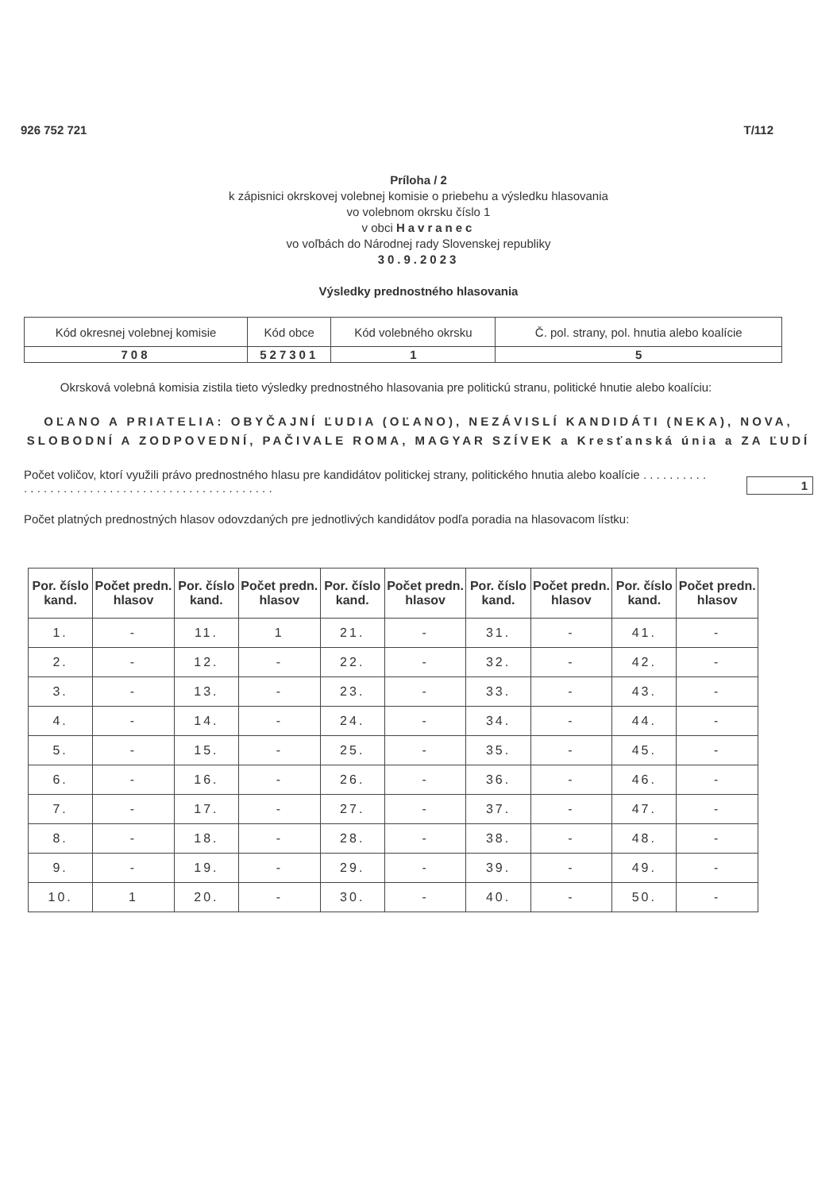926 752 721 T/112
Príloha / 2
k zápisnici okrskovej volebnej komisie o priebehu a výsledku hlasovania
vo volebnom okrsku číslo 1
v obci Havranec
vo voľbách do Národnej rady Slovenskej republiky
30.9.2023
Výsledky prednostného hlasovania
| Kód okresnej volebnej komisie | Kód obce | Kód volebného okrsku | Č. pol. strany, pol. hnutia alebo koalície |
| --- | --- | --- | --- |
| 708 | 527301 | 1 | 5 |
Okrsková volebná komisia zistila tieto výsledky prednostného hlasovania pre politickú stranu, politické hnutie alebo koalíciu:
OĽANO A PRIATELIA: OBYČAJNÍ ĽUDIA (OĽANO), NEZÁVISLÍ KANDIDÁTI (NEKA), NOVA, SLOBODNÍ A ZODPOVEDNÍ, PAČIVALE ROMA, MAGYAR SZÍVEK a Kresťanská únia a ZA ĽUDÍ
Počet voličov, ktorí využili právo prednostného hlasu pre kandidátov politickej strany, politického hnutia alebo koalície . . . . . . . . . . . . . . . . . . . . . . . . . . . . . . . . . . . . . . . . . . . . . . . .
1
Počet platných prednostných hlasov odovzdaných pre jednotlivých kandidátov podľa poradia na hlasovacom lístku:
| Por. číslo kand. | Počet predn. hlasov | Por. číslo kand. | Počet predn. hlasov | Por. číslo kand. | Počet predn. hlasov | Por. číslo kand. | Počet predn. hlasov | Por. číslo kand. | Počet predn. hlasov |
| --- | --- | --- | --- | --- | --- | --- | --- | --- | --- |
| 1. | - | 11. | 1 | 21. | - | 31. | - | 41. | - |
| 2. | - | 12. | - | 22. | - | 32. | - | 42. | - |
| 3. | - | 13. | - | 23. | - | 33. | - | 43. | - |
| 4. | - | 14. | - | 24. | - | 34. | - | 44. | - |
| 5. | - | 15. | - | 25. | - | 35. | - | 45. | - |
| 6. | - | 16. | - | 26. | - | 36. | - | 46. | - |
| 7. | - | 17. | - | 27. | - | 37. | - | 47. | - |
| 8. | - | 18. | - | 28. | - | 38. | - | 48. | - |
| 9. | - | 19. | - | 29. | - | 39. | - | 49. | - |
| 10. | 1 | 20. | - | 30. | - | 40. | - | 50. | - |